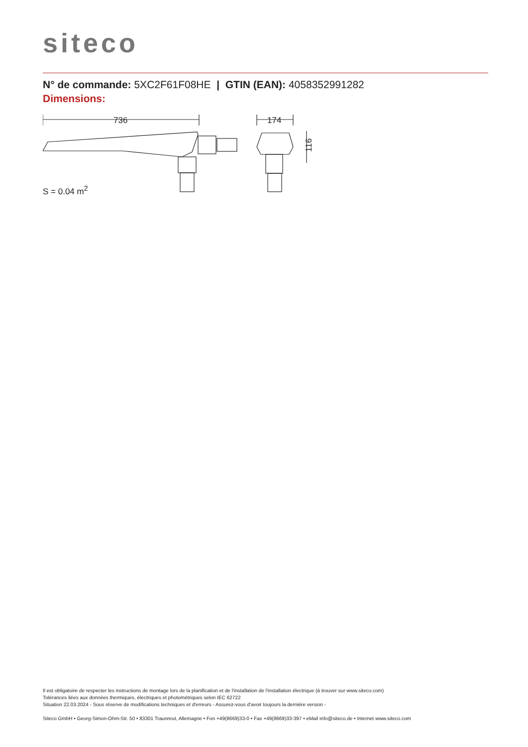siteco
N° de commande: 5XC2F61F08HE | GTIN (EAN): 4058352991282
Dimensions:
736
174
116
S = 0.04 m<sup>2</sup>
Il est obligatoire de respecter les instructions de montage lors de la planification et de l'installation de l'installation électrique (à trouver sur www.siteco.com)
Tolérances liées aux données thermiques, électriques et photométriques selon IEC 62722
Situation 22.03.2024 - Sous réserve de modifications techniques et d'erreurs - Assurez-vous d'avoir toujours la dernière version -
Siteco GmbH • Georg-Simon-Ohm-Str. 50 • 83301 Traunreut, Allemagne • Fon +49(8669)33-0 • Fax +49(8669)33-397 • eMail info@siteco.de • Internet www.siteco.com